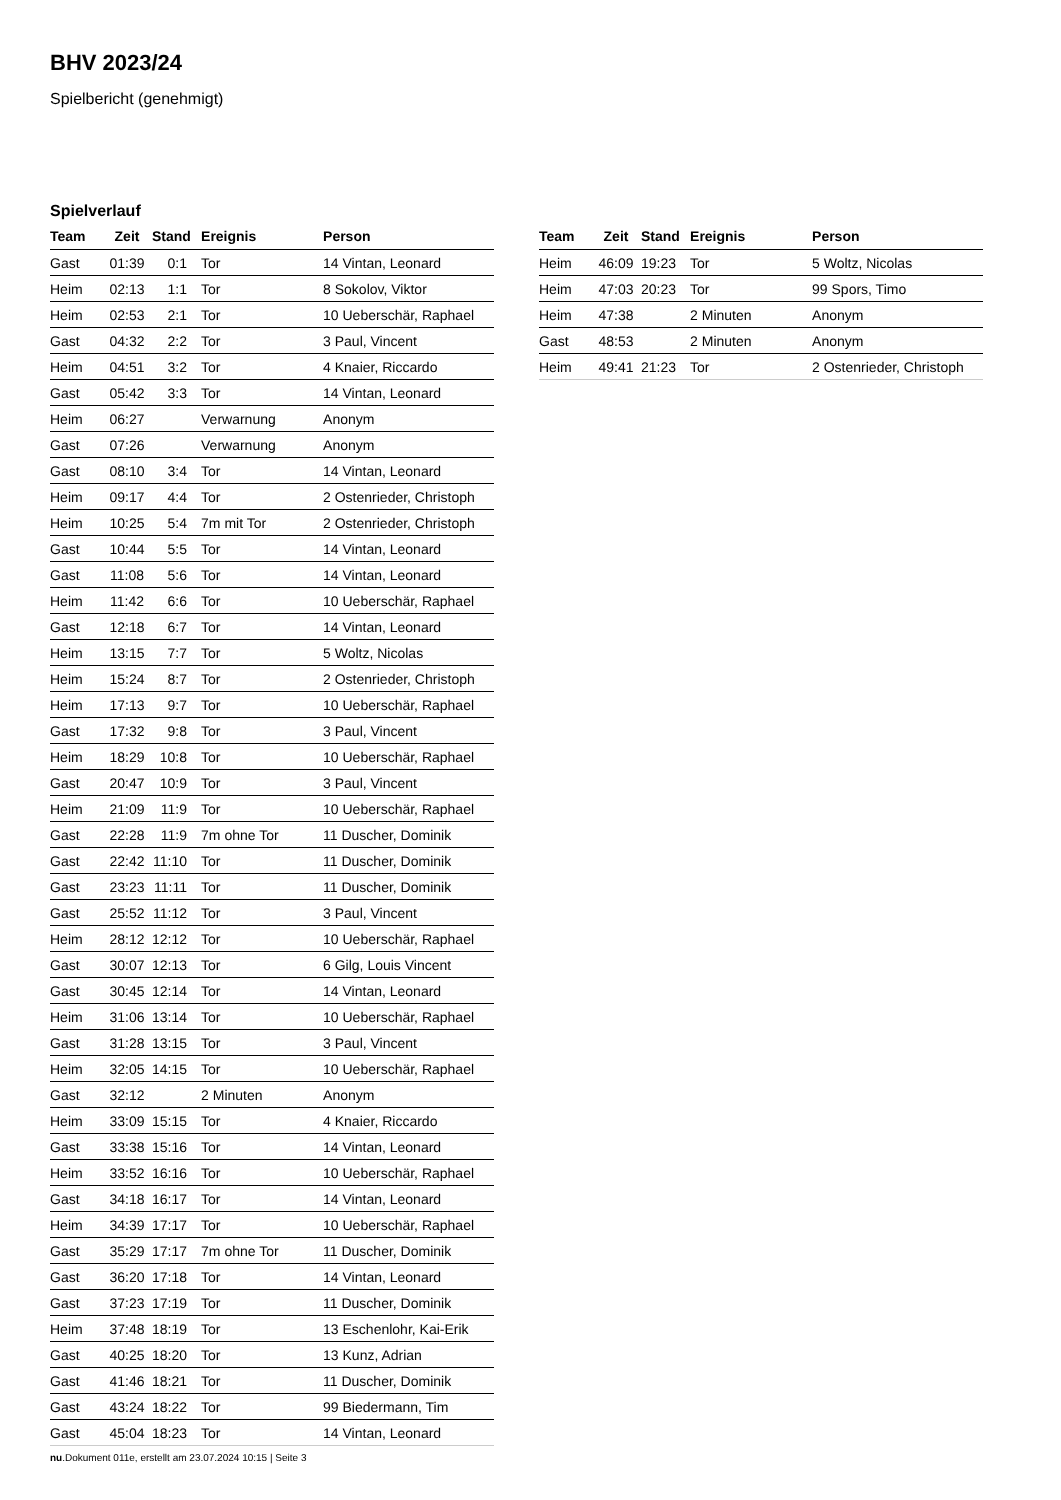BHV 2023/24
Spielbericht (genehmigt)
Spielverlauf
| Team | Zeit | Stand | Ereignis | Person |
| --- | --- | --- | --- | --- |
| Gast | 01:39 | 0:1 | Tor | 14 Vintan, Leonard |
| Heim | 02:13 | 1:1 | Tor | 8 Sokolov, Viktor |
| Heim | 02:53 | 2:1 | Tor | 10 Ueberschär, Raphael |
| Gast | 04:32 | 2:2 | Tor | 3 Paul, Vincent |
| Heim | 04:51 | 3:2 | Tor | 4 Knaier, Riccardo |
| Gast | 05:42 | 3:3 | Tor | 14 Vintan, Leonard |
| Heim | 06:27 | | Verwarnung | Anonym |
| Gast | 07:26 | | Verwarnung | Anonym |
| Gast | 08:10 | 3:4 | Tor | 14 Vintan, Leonard |
| Heim | 09:17 | 4:4 | Tor | 2 Ostenrieder, Christoph |
| Heim | 10:25 | 5:4 | 7m mit Tor | 2 Ostenrieder, Christoph |
| Gast | 10:44 | 5:5 | Tor | 14 Vintan, Leonard |
| Gast | 11:08 | 5:6 | Tor | 14 Vintan, Leonard |
| Heim | 11:42 | 6:6 | Tor | 10 Ueberschär, Raphael |
| Gast | 12:18 | 6:7 | Tor | 14 Vintan, Leonard |
| Heim | 13:15 | 7:7 | Tor | 5 Woltz, Nicolas |
| Heim | 15:24 | 8:7 | Tor | 2 Ostenrieder, Christoph |
| Heim | 17:13 | 9:7 | Tor | 10 Ueberschär, Raphael |
| Gast | 17:32 | 9:8 | Tor | 3 Paul, Vincent |
| Heim | 18:29 | 10:8 | Tor | 10 Ueberschär, Raphael |
| Gast | 20:47 | 10:9 | Tor | 3 Paul, Vincent |
| Heim | 21:09 | 11:9 | Tor | 10 Ueberschär, Raphael |
| Gast | 22:28 | 11:9 | 7m ohne Tor | 11 Duscher, Dominik |
| Gast | 22:42 | 11:10 | Tor | 11 Duscher, Dominik |
| Gast | 23:23 | 11:11 | Tor | 11 Duscher, Dominik |
| Gast | 25:52 | 11:12 | Tor | 3 Paul, Vincent |
| Heim | 28:12 | 12:12 | Tor | 10 Ueberschär, Raphael |
| Gast | 30:07 | 12:13 | Tor | 6 Gilg, Louis Vincent |
| Gast | 30:45 | 12:14 | Tor | 14 Vintan, Leonard |
| Heim | 31:06 | 13:14 | Tor | 10 Ueberschär, Raphael |
| Gast | 31:28 | 13:15 | Tor | 3 Paul, Vincent |
| Heim | 32:05 | 14:15 | Tor | 10 Ueberschär, Raphael |
| Gast | 32:12 | | 2 Minuten | Anonym |
| Heim | 33:09 | 15:15 | Tor | 4 Knaier, Riccardo |
| Gast | 33:38 | 15:16 | Tor | 14 Vintan, Leonard |
| Heim | 33:52 | 16:16 | Tor | 10 Ueberschär, Raphael |
| Gast | 34:18 | 16:17 | Tor | 14 Vintan, Leonard |
| Heim | 34:39 | 17:17 | Tor | 10 Ueberschär, Raphael |
| Gast | 35:29 | 17:17 | 7m ohne Tor | 11 Duscher, Dominik |
| Gast | 36:20 | 17:18 | Tor | 14 Vintan, Leonard |
| Gast | 37:23 | 17:19 | Tor | 11 Duscher, Dominik |
| Heim | 37:48 | 18:19 | Tor | 13 Eschenlohr, Kai-Erik |
| Gast | 40:25 | 18:20 | Tor | 13 Kunz, Adrian |
| Gast | 41:46 | 18:21 | Tor | 11 Duscher, Dominik |
| Gast | 43:24 | 18:22 | Tor | 99 Biedermann, Tim |
| Gast | 45:04 | 18:23 | Tor | 14 Vintan, Leonard |
| Team | Zeit | Stand | Ereignis | Person |
| --- | --- | --- | --- | --- |
| Heim | 46:09 | 19:23 | Tor | 5 Woltz, Nicolas |
| Heim | 47:03 | 20:23 | Tor | 99 Spors, Timo |
| Heim | 47:38 | | 2 Minuten | Anonym |
| Gast | 48:53 | | 2 Minuten | Anonym |
| Heim | 49:41 | 21:23 | Tor | 2 Ostenrieder, Christoph |
nu.Dokument 011e, erstellt am 23.07.2024 10:15 | Seite 3